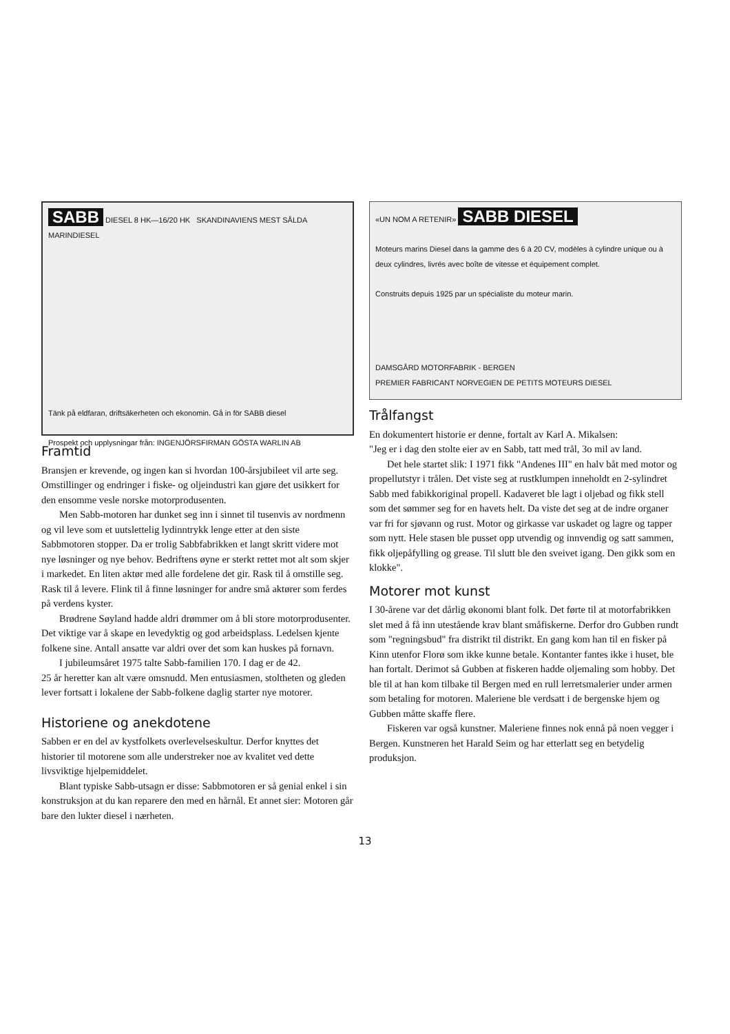SABB DIESEL 8 HK—16/20 HK SKANDINAVIENS MEST SÅLDA MARINDIESEL
Tänk på eldfaran, driftsäkerheten och ekonomin. Gå in för SABB diesel
Prospekt och upplysningar från: INGENJÖRSFIRMAN GÖSTA WARLIN AB
Framtid
Bransjen er krevende, og ingen kan si hvordan 100-årsjubileet vil arte seg. Omstillinger og endringer i fiske- og oljeindustri kan gjøre det usikkert for den ensomme vesle norske motorprodusenten.
Men Sabb-motoren har dunket seg inn i sinnet til tusenvis av nordmenn og vil leve som et uutslettelig lydinntrykk lenge etter at den siste Sabbmotoren stopper. Da er trolig Sabbfabrikken et langt skritt videre mot nye løsninger og nye behov. Bedriftens øyne er sterkt rettet mot alt som skjer i markedet. En liten aktør med alle fordelene det gir. Rask til å omstille seg. Rask til å levere. Flink til å finne løsninger for andre små aktører som ferdes på verdens kyster.
Brødrene Søyland hadde aldri drømmer om å bli store motorprodusenter. Det viktige var å skape en levedyktig og god arbeidsplass. Ledelsen kjente folkene sine. Antall ansatte var aldri over det som kan huskes på fornavn.
I jubileumsåret 1975 talte Sabb-familien 170. I dag er de 42.
25 år heretter kan alt være omsnudd. Men entusiasmen, stoltheten og gleden lever fortsatt i lokalene der Sabb-folkene daglig starter nye motorer.
Historiene og anekdotene
Sabben er en del av kystfolkets overlevelseskultur. Derfor knyttes det historier til motorene som alle understreker noe av kvalitet ved dette livsviktige hjelpemiddelet.
Blant typiske Sabb-utsagn er disse: Sabbmotoren er så genial enkel i sin konstruksjon at du kan reparere den med en hårnål. Et annet sier: Motoren går bare den lukter diesel i nærheten.
«UN NOM A RETENIR» SABB DIESEL
Moteurs marins Diesel dans la gamme des 6 à 20 CV, modèles à cylindre unique ou à deux cylindres, livrés avec boîte de vitesse et équipement complet.
Construits depuis 1925 par un spécialiste du moteur marin.
DAMSGÅRD MOTORFABRIK - BERGEN
PREMIER FABRICANT NORVEGIEN DE PETITS MOTEURS DIESEL
Trålfangst
En dokumentert historie er denne, fortalt av Karl A. Mikalsen:
"Jeg er i dag den stolte eier av en Sabb, tatt med trål, 3o mil av land.
Det hele startet slik: I 1971 fikk "Andenes III" en halv båt med motor og propellutstyr i trålen. Det viste seg at rustklumpen inneholdt en 2-sylindret Sabb med fabikkoriginal propell. Kadaveret ble lagt i oljebad og fikk stell som det sømmer seg for en havets helt. Da viste det seg at de indre organer var fri for sjøvann og rust. Motor og girkasse var uskadet og lagre og tapper som nytt. Hele stasen ble pusset opp utvendig og innvendig og satt sammen, fikk oljepåfylling og grease. Til slutt ble den sveivet igang. Den gikk som en klokke".
Motorer mot kunst
I 30-årene var det dårlig økonomi blant folk. Det førte til at motorfabrikken slet med å få inn utestående krav blant småfiskerne. Derfor dro Gubben rundt som "regningsbud" fra distrikt til distrikt. En gang kom han til en fisker på Kinn utenfor Florø som ikke kunne betale. Kontanter fantes ikke i huset, ble han fortalt. Derimot så Gubben at fiskeren hadde oljemaling som hobby. Det ble til at han kom tilbake til Bergen med en rull lerretsmalerier under armen som betaling for motoren. Maleriene ble verdsatt i de bergenske hjem og Gubben måtte skaffe flere.
Fiskeren var også kunstner. Maleriene finnes nok ennå på noen vegger i Bergen. Kunstneren het Harald Seim og har etterlatt seg en betydelig produksjon.
13